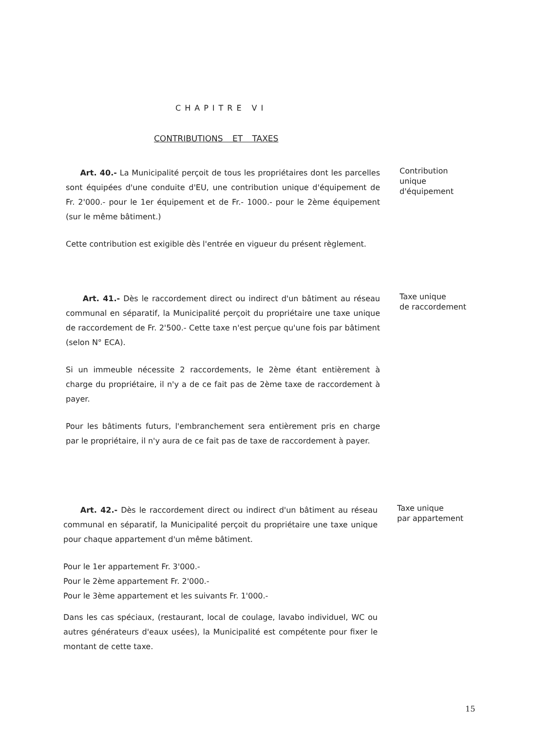CHAPITRE VI
CONTRIBUTIONS ET TAXES
Art. 40.- La Municipalité perçoit de tous les propriétaires dont les parcelles sont équipées d'une conduite d'EU, une contribution unique d'équipement de Fr. 2'000.- pour le 1er équipement et de Fr.- 1000.- pour le 2ème équipement (sur le même bâtiment.)
Cette contribution est exigible dès l'entrée en vigueur du présent règlement.
Contribution
unique
d'équipement
Art. 41.- Dès le raccordement direct ou indirect d'un bâtiment au réseau communal en séparatif, la Municipalité perçoit du propriétaire une taxe unique de raccordement de Fr. 2'500.- Cette taxe n'est perçue qu'une fois par bâtiment (selon N° ECA).
Si un immeuble nécessite 2 raccordements, le 2ème étant entièrement à charge du propriétaire, il n'y a de ce fait pas de 2ème taxe de raccordement à payer.
Pour les bâtiments futurs, l'embranchement sera entièrement pris en charge par le propriétaire, il n'y aura de ce fait pas de taxe de raccordement à payer.
Taxe unique
de raccordement
Art. 42.- Dès le raccordement direct ou indirect d'un bâtiment au réseau communal en séparatif, la Municipalité perçoit du propriétaire une taxe unique pour chaque appartement d'un même bâtiment.
Pour le 1er appartement Fr. 3'000.-
Pour le 2ème appartement Fr. 2'000.-
Pour le 3ème appartement et les suivants Fr. 1'000.-
Dans les cas spéciaux, (restaurant, local de coulage, lavabo individuel, WC ou autres générateurs d'eaux usées), la Municipalité est compétente pour fixer le montant de cette taxe.
Taxe unique
par appartement
15